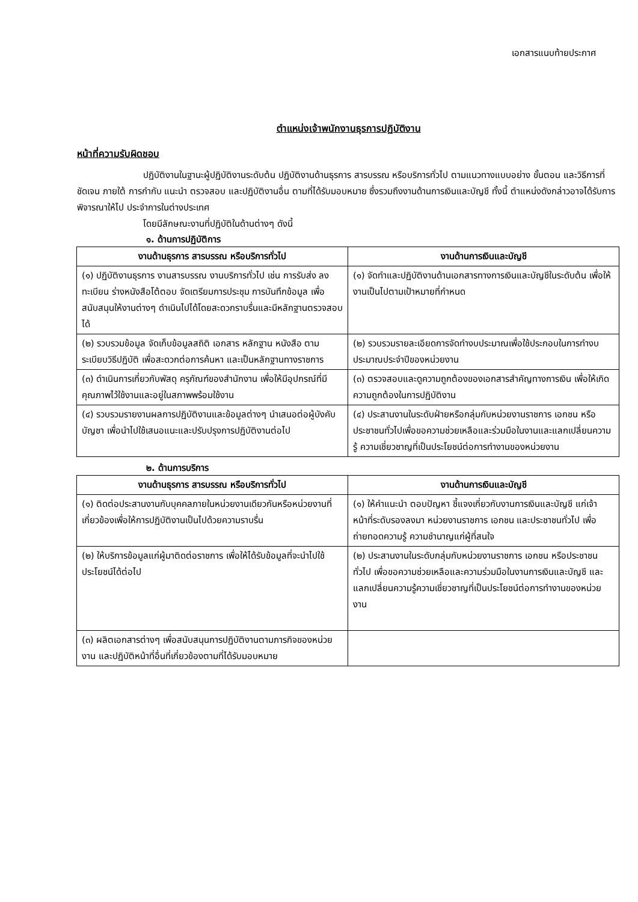เอกสารแนบท้ายประกาศ
ตำแหน่งเจ้าพนักงานธุรการปฏิบัติงาน
หน้าที่ความรับผิดชอบ
ปฏิบัติงานในฐานะผู้ปฏิบัติงานระดับต้น ปฏิบัติงานด้านธุรการ สารบรรณ หรือบริการทั่วไป ตามแนวทางแบบอย่าง ขั้นตอน และวิธีการที่ชัดเจน ภายใต้ การกำกับ แนะนำ ตรวจสอบ และปฏิบัติงานอื่น ตามที่ได้รับมอบหมาย ซึ่งรวมถึงงานด้านการเงินและบัญชี ทั้งนี้ ตำแหน่งดังกล่าวอาจได้รับการพิจารณาให้ไป ประจำการในต่างประเทศ
โดยมีลักษณะงานที่ปฏิบัติในด้านต่างๆ ดังนี้
๑. ด้านการปฏิบัติการ
| งานด้านธุรการ สารบรรณ หรือบริการทั่วไป | งานด้านการเงินและบัญชี |
| --- | --- |
| (๑) ปฏิบัติงานธุรการ งานสารบรรณ งานบริการทั่วไป เช่น การรับส่ง ลงทะเบียน ร่างหนังสือโต้ตอบ จัดเตรียมการประชุม การบันทึกข้อมูล เพื่อสนับสนุนให้งานต่างๆ ดำเนินไปได้โดยสะดวกราบรื่นและมีหลักฐานตรวจสอบได้ | (๑) จัดทำและปฏิบัติงานด้านเอกสารทางการเงินและบัญชีในระดับต้น เพื่อให้งานเป็นไปตามเป้าหมายที่กำหนด |
| (๒) รวบรวมข้อมูล จัดเก็บข้อมูลสถิติ เอกสาร หลักฐาน หนังสือ ตามระเบียบวิธีปฏิบัติ เพื่อสะดวกต่อการค้นหา และเป็นหลักฐานทางราชการ | (๒) รวบรวมรายละเอียดการจัดทำงบประมาณเพื่อใช้ประกอบในการทำงบประมาณประจำปีของหน่วยงาน |
| (๓) ดำเนินการเกี่ยวกับพัสดุ ครุภัณฑ์ของสำนักงาน เพื่อให้มีอุปกรณ์ที่มีคุณภาพไว้ใช้งานและอยู่ในสภาพพร้อมใช้งาน | (๓) ตรวจสอบและดูความถูกต้องของเอกสารสำคัญทางการเงิน เพื่อให้เกิดความถูกต้องในการปฏิบัติงาน |
| (๔) รวบรวมรายงานผลการปฏิบัติงานและข้อมูลต่างๆ นำเสนอต่อผู้บังคับบัญชา เพื่อนำไปใช้เสนอแนะและปรับปรุงการปฏิบัติงานต่อไป | (๔) ประสานงานในระดับฝ่ายหรือกลุ่มกับหน่วยงานราชการ เอกชน หรือประชาชนทั่วไปเพื่อขอความช่วยเหลือและร่วมมือในงานและแลกเปลี่ยนความรู้ ความเชี่ยวชาญที่เป็นประโยชน์ต่อการทำงานของหน่วยงาน |
๒. ด้านการบริการ
| งานด้านธุรการ สารบรรณ หรือบริการทั่วไป | งานด้านการเงินและบัญชี |
| --- | --- |
| (๑) ติดต่อประสานงานกับบุคคลภายในหน่วยงานเดียวกันหรือหน่วยงานที่เกี่ยวข้องเพื่อให้การปฏิบัติงานเป็นไปด้วยความราบรื่น | (๑) ให้คำแนะนำ ตอบปัญหา ชี้แจงเกี่ยวกับงานการเงินและบัญชี แก่เจ้าหน้าที่ระดับรองลงมา หน่วยงานราชการ เอกชน และประชาชนทั่วไป เพื่อถ่ายทอดความรู้ ความชำนาญแก่ผู้ที่สนใจ |
| (๒) ให้บริการข้อมูลแก่ผู้มาติดต่อราชการ เพื่อให้ได้รับข้อมูลที่จะนำไปใช้ประโยชน์ได้ต่อไป | (๒) ประสานงานในระดับกลุ่มกับหน่วยงานราชการ เอกชน หรือประชาชนทั่วไป เพื่อขอความช่วยเหลือและความร่วมมือในงานการเงินและบัญชี และแลกเปลี่ยนความรู้ความเชี่ยวชาญที่เป็นประโยชน์ต่อการทำงานของหน่วยงาน |
| (๓) ผลิตเอกสารต่างๆ เพื่อสนับสนุนการปฏิบัติงานตามภารกิจของหน่วยงาน และปฏิบัติหน้าที่อื่นที่เกี่ยวข้องตามที่ได้รับมอบหมาย | |